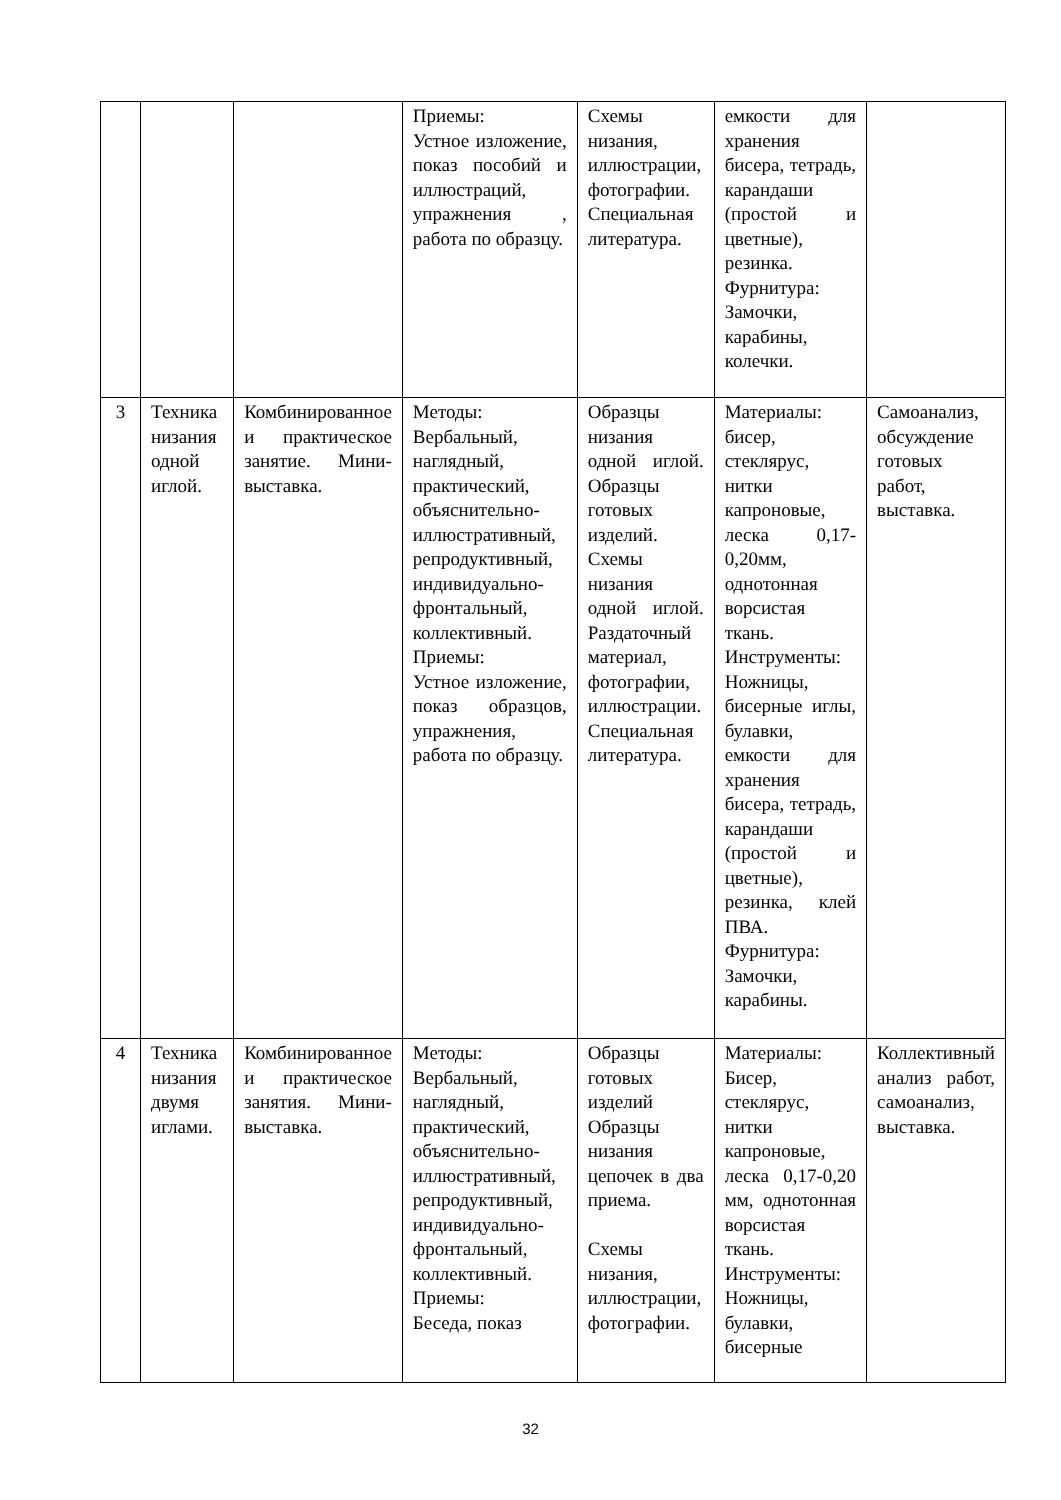| | | | Приемы: Устное изложение, показ пособий и иллюстраций, упражнения , работа по образцу. | Схемы низания, иллюстрации, фотографии. Специальная литература. | емкости для хранения бисера, тетрадь, карандаши (простой и цветные), резинка. Фурнитура: Замочки, карабины, колечки. | |
| 3 | Техника низания одной иглой. | Комбинированное и практическое занятие. Мини-выставка. | Методы: Вербальный, наглядный, практический, объяснительно-иллюстративный, репродуктивный, индивидуально-фронтальный, коллективный. Приемы: Устное изложение, показ образцов, упражнения, работа по образцу. | Образцы низания одной иглой. Образцы готовых изделий. Схемы низания одной иглой. Раздаточный материал, фотографии, иллюстрации. Специальная литература. | Материалы: бисер, стеклярус, нитки капроновые, леска 0,17-0,20мм, однотонная ворсистая ткань. Инструменты: Ножницы, бисерные иглы, булавки, емкости для хранения бисера, тетрадь, карандаши (простой и цветные), резинка, клей ПВА. Фурнитура: Замочки, карабины. | Самоанализ, обсуждение готовых работ, выставка. |
| 4 | Техника низания двумя иглами. | Комбинированное и практическое занятия. Мини-выставка. | Методы: Вербальный, наглядный, практический, объяснительно-иллюстративный, репродуктивный, индивидуально-фронтальный, коллективный. Приемы: Беседа, показ | Образцы готовых изделий Образцы низания цепочек в два приема. Схемы низания, иллюстрации, фотографии. | Материалы: Бисер, стеклярус, нитки капроновые, леска 0,17-0,20 мм, однотонная ворсистая ткань. Инструменты: Ножницы, булавки, бисерные | Коллективный анализ работ, самоанализ, выставка. |
32